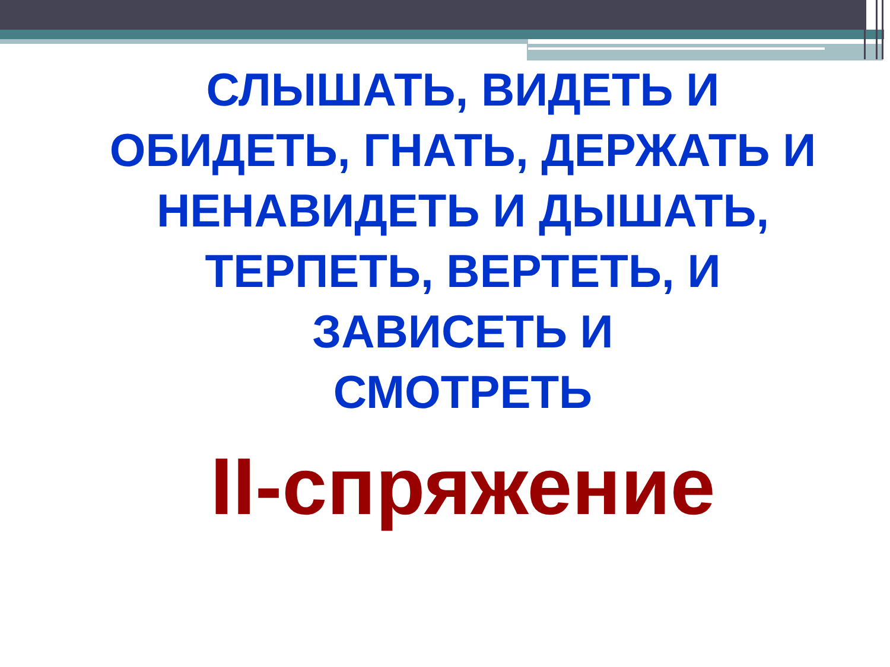СЛЫШАТЬ, ВИДЕТЬ И
ОБИДЕТЬ, ГНАТЬ, ДЕРЖАТЬ И
НЕНАВИДЕТЬ И ДЫШАТЬ,
ТЕРПЕТЬ, ВЕРТЕТЬ, И
ЗАВИСЕТЬ И
СМОТРЕТЬ
II-спряжение